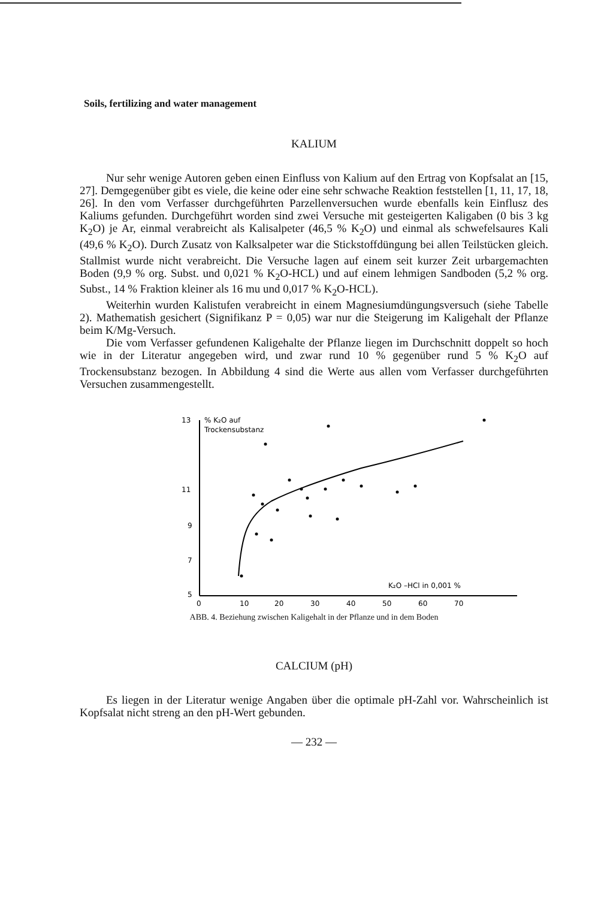Soils, fertilizing and water management
KALIUM
Nur sehr wenige Autoren geben einen Einfluss von Kalium auf den Ertrag von Kopfsalat an [15, 27]. Demgegenüber gibt es viele, die keine oder eine sehr schwache Reaktion feststellen [1, 11, 17, 18, 26]. In den vom Verfasser durchgeführten Parzellenversuchen wurde ebenfalls kein Einflusz des Kaliums gefunden. Durchgeführt worden sind zwei Versuche mit gesteigerten Kaligaben (0 bis 3 kg K<sub>2</sub>O) je Ar, einmal verabreicht als Kalisalpeter (46,5 % K<sub>2</sub>O) und einmal als schwefelsaures Kali (49,6 % K<sub>2</sub>O). Durch Zusatz von Kalksalpeter war die Stickstoffdüngung bei allen Teilstücken gleich. Stallmist wurde nicht verabreicht. Die Versuche lagen auf einem seit kurzer Zeit urbargemachten Boden (9,9 % org. Subst. und 0,021 % K<sub>2</sub>O-HCL) und auf einem lehmigen Sandboden (5,2 % org. Subst., 14 % Fraktion kleiner als 16 mu und 0,017 % K<sub>2</sub>O-HCL).
Weiterhin wurden Kalistufen verabreicht in einem Magnesiumdüngungsversuch (siehe Tabelle 2). Mathematish gesichert (Signifikanz P = 0,05) war nur die Steigerung im Kaligehalt der Pflanze beim K/Mg-Versuch.
Die vom Verfasser gefundenen Kaligehalte der Pflanze liegen im Durchschnitt doppelt so hoch wie in der Literatur angegeben wird, und zwar rund 10 % gegenüber rund 5 % K<sub>2</sub>O auf Trockensubstanz bezogen. In Abbildung 4 sind die Werte aus allen vom Verfasser durchgeführten Versuchen zusammengestellt.
13
11
9
7
5
% K₂O auf
Trockensubstanz
K₂O –HCl in 0,001 %
0
10
20
30
40
50
60
70
ABB. 4. Beziehung zwischen Kaligehalt in der Pflanze und in dem Boden
CALCIUM (pH)
Es liegen in der Literatur wenige Angaben über die optimale pH-Zahl vor. Wahrscheinlich ist Kopfsalat nicht streng an den pH-Wert gebunden.
— 232 —